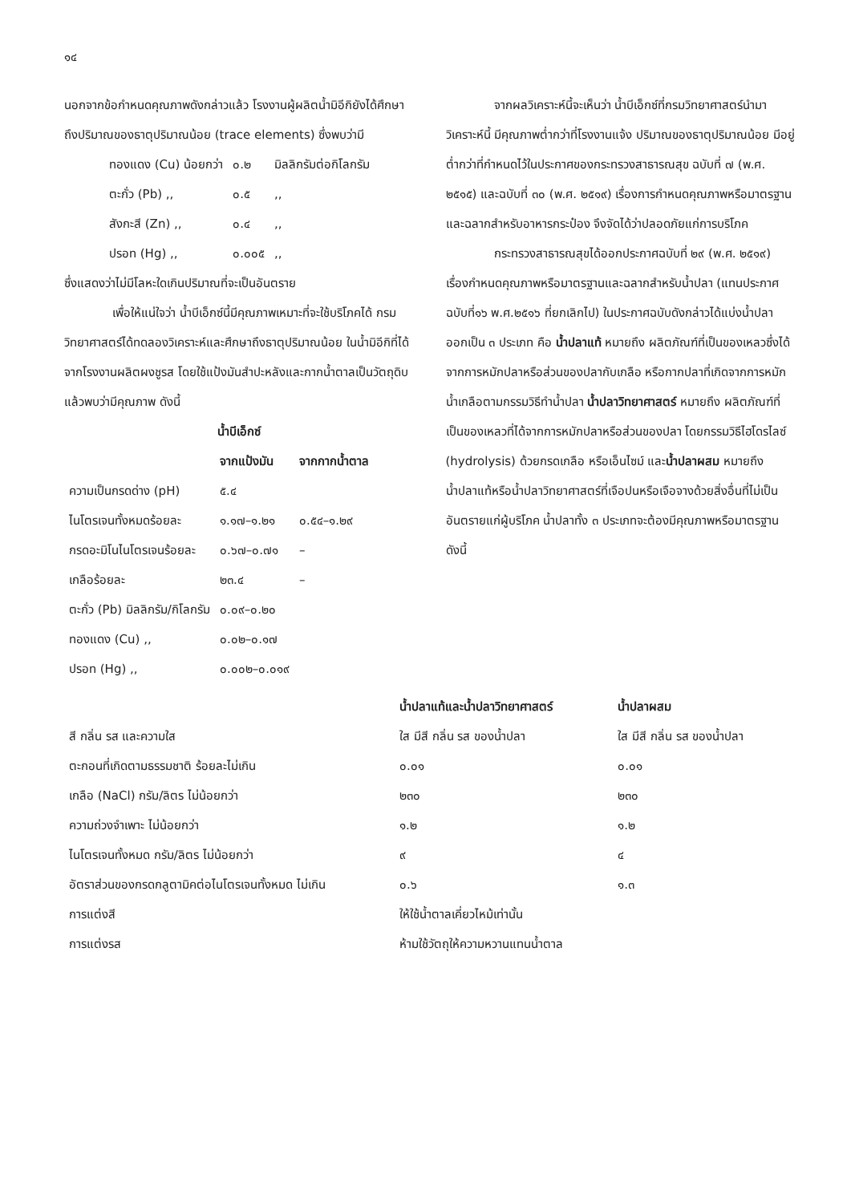๑๔
นอกจากข้อกำหนดคุณภาพดังกล่าวแล้ว โรงงานผู้ผลิตน้ำมิอีกิยังได้ศึกษาถึงปริมาณของธาตุปริมาณน้อย (trace elements) ซึ่งพบว่ามี
| ทองแดง (Cu) น้อยกว่า | ๐.๒ | มิลลิกรัมต่อกิโลกรัม |
| ตะกั่ว (Pb) ,, | ๐.๕ | ,, |
| สังกะสี (Zn) ,, | ๐.๔ | ,, |
| ปรอท (Hg) ,, | ๐.๐๐๕ | ,, |
ซึ่งแสดงว่าไม่มีโลหะใดเกินปริมาณที่จะเป็นอันตราย
เพื่อให้แน่ใจว่า น้ำบีเอ็กซ์นี้มีคุณภาพเหมาะที่จะใช้บริโภคได้ กรมวิทยาศาสตร์ได้ทดลองวิเคราะห์และศึกษาถึงธาตุปริมาณน้อย ในน้ำมิอีกิที่ได้จากโรงงานผลิตผงชูรส โดยใช้แป้งมันสำปะหลังและกากน้ำตาลเป็นวัตถุดิบแล้วพบว่ามีคุณภาพ ดังนี้
น้ำบีเอ็กซ์
| | จากแป้งมัน | จากกากน้ำตาล |
| --- | --- | --- |
| ความเป็นกรดด่าง (pH) | ๕.๔ | |
| ไนโตรเจนทั้งหมดร้อยละ | ๑.๑๗–๑.๒๑ | ๐.๕๔–๑.๒๙ |
| กรดอะมิโนไนโตรเจนร้อยละ | ๐.๖๗–๐.๗๑ | – |
| เกลือร้อยละ | ๒๓.๔ | – |
| ตะกั่ว (Pb) มิลลิกรัม/กิโลกรัม | ๐.๐๙–๐.๒๐ | |
| ทองแดง (Cu) ,, | ๐.๐๒–๐.๑๗ | |
| ปรอท (Hg) ,, | ๐.๐๐๒–๐.๐๑๙ | |
จากผลวิเคราะห์นี้จะเห็นว่า น้ำบีเอ็กซ์ที่กรมวิทยาศาสตร์นำมาวิเคราะห์นี้ มีคุณภาพต่ำกว่าที่โรงงานแจ้ง ปริมาณของธาตุปริมาณน้อย มีอยู่ต่ำกว่าที่กำหนดไว้ในประกาศของกระทรวงสาธารณสุข ฉบับที่ ๗ (พ.ศ. ๒๕๑๕) และฉบับที่ ๓๐ (พ.ศ. ๒๕๑๙) เรื่องการกำหนดคุณภาพหรือมาตรฐาน และฉลากสำหรับอาหารกระป๋อง จึงจัดได้ว่าปลอดภัยแก่การบริโภค
กระทรวงสาธารณสุขได้ออกประกาศฉบับที่ ๒๙ (พ.ศ. ๒๕๑๙) เรื่องกำหนดคุณภาพหรือมาตรฐานและฉลากสำหรับน้ำปลา (แทนประกาศฉบับที่๑๖ พ.ศ.๒๕๑๖ ที่ยกเลิกไป) ในประกาศฉบับดังกล่าวได้แบ่งน้ำปลาออกเป็น ๓ ประเภท คือ น้ำปลาแท้ หมายถึง ผลิตภัณฑ์ที่เป็นของเหลวซึ่งได้จากการหมักปลาหรือส่วนของปลากับเกลือ หรือกากปลาที่เกิดจากการหมักน้ำเกลือตามกรรมวิธีทำน้ำปลา น้ำปลาวิทยาศาสตร์ หมายถึง ผลิตภัณฑ์ที่เป็นของเหลวที่ได้จากการหมักปลาหรือส่วนของปลา โดยกรรมวิธีไฮโดรไลซ์ (hydrolysis) ด้วยกรดเกลือ หรือเอ็นไซม์ และน้ำปลาผสม หมายถึง น้ำปลาแท้หรือน้ำปลาวิทยาศาสตร์ที่เจือปนหรือเจือจางด้วยสิ่งอื่นที่ไม่เป็นอันตรายแก่ผู้บริโภค น้ำปลาทั้ง ๓ ประเภทจะต้องมีคุณภาพหรือมาตรฐานดังนี้
| | น้ำปลาแท้และน้ำปลาวิทยาศาสตร์ | น้ำปลาผสม |
| --- | --- | --- |
| สี กลิ่น รส และความใส | ใส มีสี กลิ่น รส ของน้ำปลา | ใส มีสี กลิ่น รส ของน้ำปลา |
| ตะกอนที่เกิดตามธรรมชาติ ร้อยละไม่เกิน | ๐.๐๑ | ๐.๐๑ |
| เกลือ (NaCl) กรัม/ลิตร ไม่น้อยกว่า | ๒๓๐ | ๒๓๐ |
| ความถ่วงจำเพาะ ไม่น้อยกว่า | ๑.๒ | ๑.๒ |
| ไนโตรเจนทั้งหมด กรัม/ลิตร ไม่น้อยกว่า | ๙ | ๔ |
| อัตราส่วนของกรดกลูตามิคต่อไนโตรเจนทั้งหมด ไม่เกิน | ๐.๖ | ๑.๓ |
| การแต่งสี | ให้ใช้น้ำตาลเคี่ยวไหม้เท่านั้น | |
| การแต่งรส | ห้ามใช้วัตถุให้ความหวานแทนน้ำตาล | |